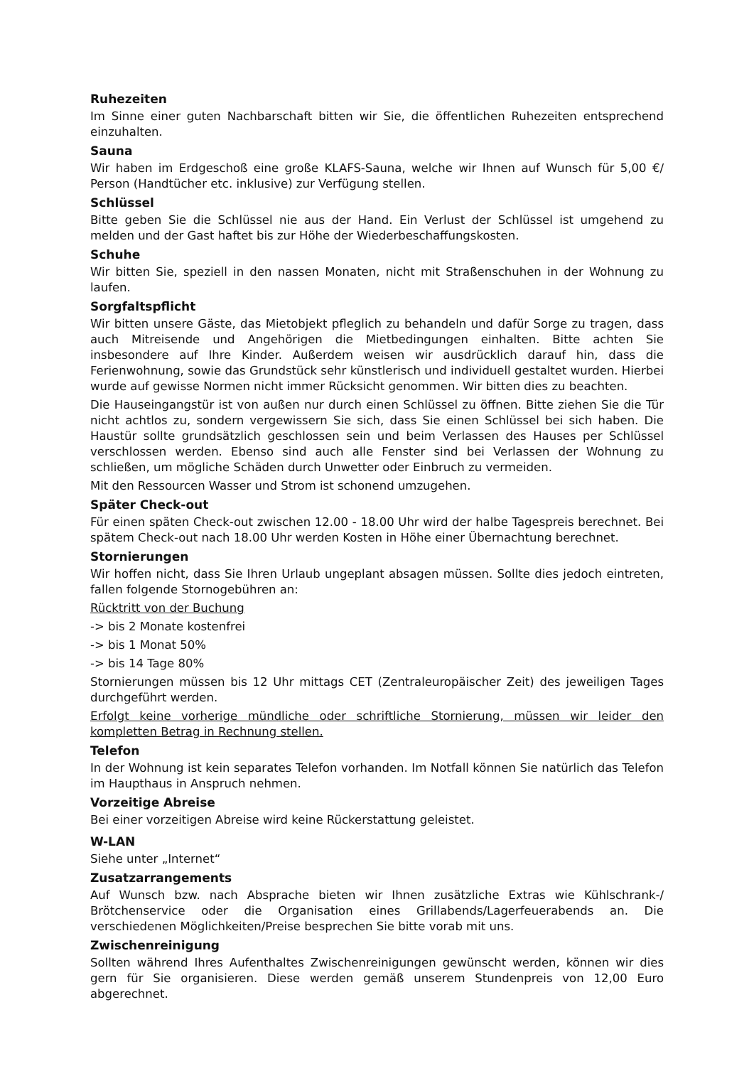Ruhezeiten
Im Sinne einer guten Nachbarschaft bitten wir Sie, die öffentlichen Ruhezeiten entsprechend einzuhalten.
Sauna
Wir haben im Erdgeschoß eine große KLAFS-Sauna, welche wir Ihnen auf Wunsch für 5,00 €/ Person (Handtücher etc. inklusive) zur Verfügung stellen.
Schlüssel
Bitte geben Sie die Schlüssel nie aus der Hand. Ein Verlust der Schlüssel ist umgehend zu melden und der Gast haftet bis zur Höhe der Wiederbeschaffungskosten.
Schuhe
Wir bitten Sie, speziell in den nassen Monaten, nicht mit Straßenschuhen in der Wohnung zu laufen.
Sorgfaltspflicht
Wir bitten unsere Gäste, das Mietobjekt pfleglich zu behandeln und dafür Sorge zu tragen, dass auch Mitreisende und Angehörigen die Mietbedingungen einhalten. Bitte achten Sie insbesondere auf Ihre Kinder. Außerdem weisen wir ausdrücklich darauf hin, dass die Ferienwohnung, sowie das Grundstück sehr künstlerisch und individuell gestaltet wurden. Hierbei wurde auf gewisse Normen nicht immer Rücksicht genommen. Wir bitten dies zu beachten.
Die Hauseingangstür ist von außen nur durch einen Schlüssel zu öffnen. Bitte ziehen Sie die Tür nicht achtlos zu, sondern vergewissern Sie sich, dass Sie einen Schlüssel bei sich haben. Die Haustür sollte grundsätzlich geschlossen sein und beim Verlassen des Hauses per Schlüssel verschlossen werden. Ebenso sind auch alle Fenster sind bei Verlassen der Wohnung zu schließen, um mögliche Schäden durch Unwetter oder Einbruch zu vermeiden.
Mit den Ressourcen Wasser und Strom ist schonend umzugehen.
Später Check-out
Für einen späten Check-out zwischen 12.00 - 18.00 Uhr wird der halbe Tagespreis berechnet. Bei spätem Check-out nach 18.00 Uhr werden Kosten in Höhe einer Übernachtung berechnet.
Stornierungen
Wir hoffen nicht, dass Sie Ihren Urlaub ungeplant absagen müssen. Sollte dies jedoch eintreten, fallen folgende Stornogebühren an:
Rücktritt von der Buchung
-> bis 2 Monate kostenfrei
-> bis 1 Monat 50%
-> bis 14 Tage 80%
Stornierungen müssen bis 12 Uhr mittags CET (Zentraleuropäischer Zeit) des jeweiligen Tages durchgeführt werden.
Erfolgt keine vorherige mündliche oder schriftliche Stornierung, müssen wir leider den kompletten Betrag in Rechnung stellen.
Telefon
In der Wohnung ist kein separates Telefon vorhanden. Im Notfall können Sie natürlich das Telefon im Haupthaus in Anspruch nehmen.
Vorzeitige Abreise
Bei einer vorzeitigen Abreise wird keine Rückerstattung geleistet.
W-LAN
Siehe unter „Internet“
Zusatzarrangements
Auf Wunsch bzw. nach Absprache bieten wir Ihnen zusätzliche Extras wie Kühlschrank-/ Brötchenservice oder die Organisation eines Grillabends/Lagerfeuerabends an. Die verschiedenen Möglichkeiten/Preise besprechen Sie bitte vorab mit uns.
Zwischenreinigung
Sollten während Ihres Aufenthaltes Zwischenreinigungen gewünscht werden, können wir dies gern für Sie organisieren. Diese werden gemäß unserem Stundenpreis von 12,00 Euro abgerechnet.